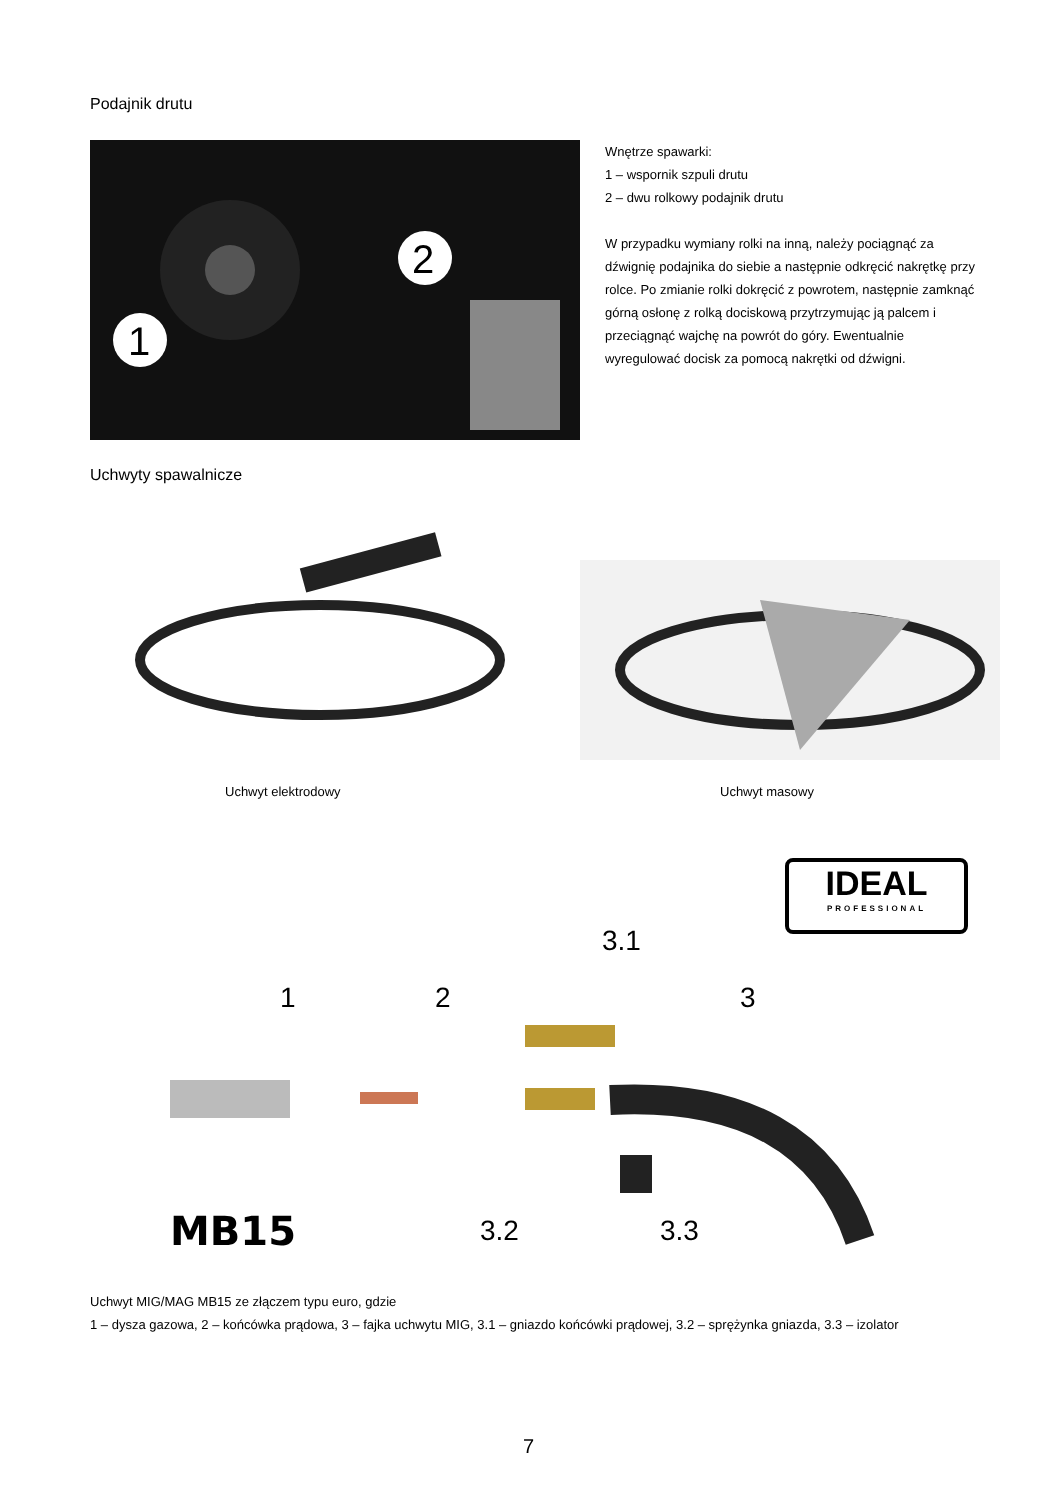Podajnik drutu
1
2
Wnętrze spawarki:
1 – wspornik szpuli drutu
2 – dwu rolkowy podajnik drutu
W przypadku wymiany rolki na inną, należy pociągnąć za dźwignię podajnika do siebie a następnie odkręcić nakrętkę przy rolce. Po zmianie rolki dokręcić z powrotem, następnie zamknąć górną osłonę z rolką dociskową przytrzymując ją palcem i przeciągnąć wajchę na powrót do góry. Ewentualnie wyregulować docisk za pomocą nakrętki od dźwigni.
Uchwyty spawalnicze
Uchwyt elektrodowy Uchwyt masowy
IDEAL
PROFESSIONAL
3.1
1
2
3
3.2
3.3
MB15
Uchwyt MIG/MAG MB15 ze złączem typu euro, gdzie
1 – dysza gazowa, 2 – końcówka prądowa, 3 – fajka uchwytu MIG, 3.1 – gniazdo końcówki prądowej, 3.2 – sprężynka gniazda, 3.3 – izolator
7